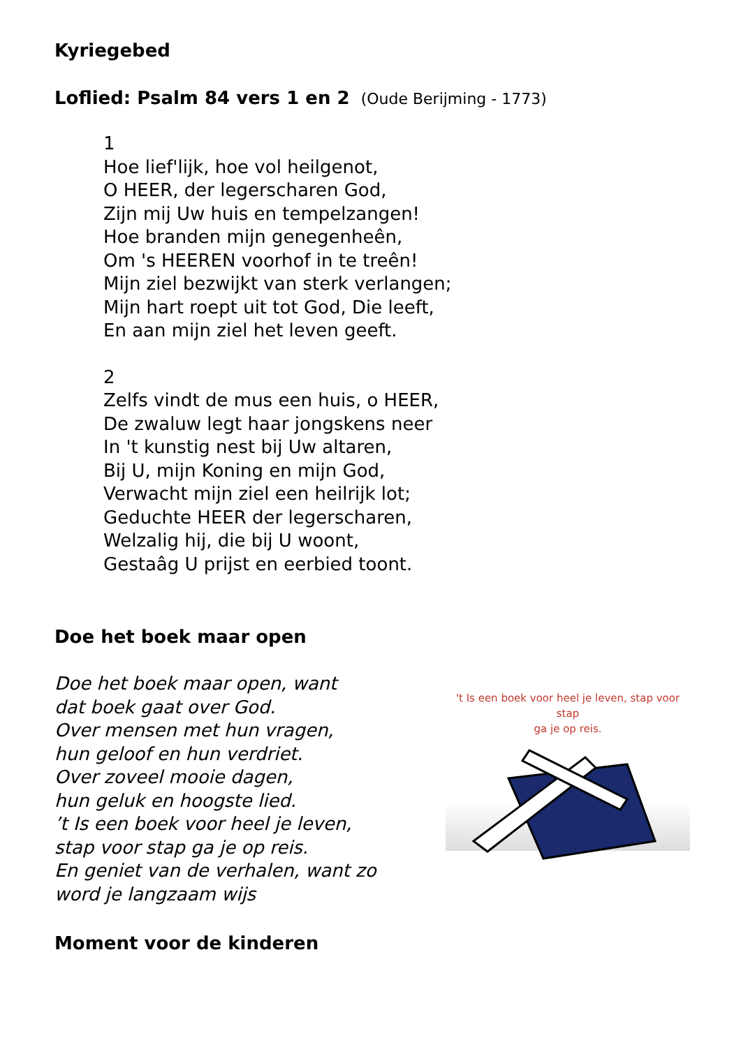Kyriegebed
Loflied: Psalm 84 vers 1 en 2 (Oude Berijming - 1773)
1
Hoe lief'lijk, hoe vol heilgenot,
O HEER, der legerscharen God,
Zijn mij Uw huis en tempelzangen!
Hoe branden mijn genegenheên,
Om 's HEEREN voorhof in te treên!
Mijn ziel bezwijkt van sterk verlangen;
Mijn hart roept uit tot God, Die leeft,
En aan mijn ziel het leven geeft.
2
Zelfs vindt de mus een huis, o HEER,
De zwaluw legt haar jongskens neer
In 't kunstig nest bij Uw altaren,
Bij U, mijn Koning en mijn God,
Verwacht mijn ziel een heilrijk lot;
Geduchte HEER der legerscharen,
Welzalig hij, die bij U woont,
Gestaâg U prijst en eerbied toont.
Doe het boek maar open
Doe het boek maar open, want
dat boek gaat over God.
Over mensen met hun vragen,
hun geloof en hun verdriet.
Over zoveel mooie dagen,
hun geluk en hoogste lied.
’t Is een boek voor heel je leven,
stap voor stap ga je op reis.
En geniet van de verhalen, want zo
word je langzaam wijs
't Is een boek voor heel je leven, stap voor stap
ga je op reis.
Moment voor de kinderen